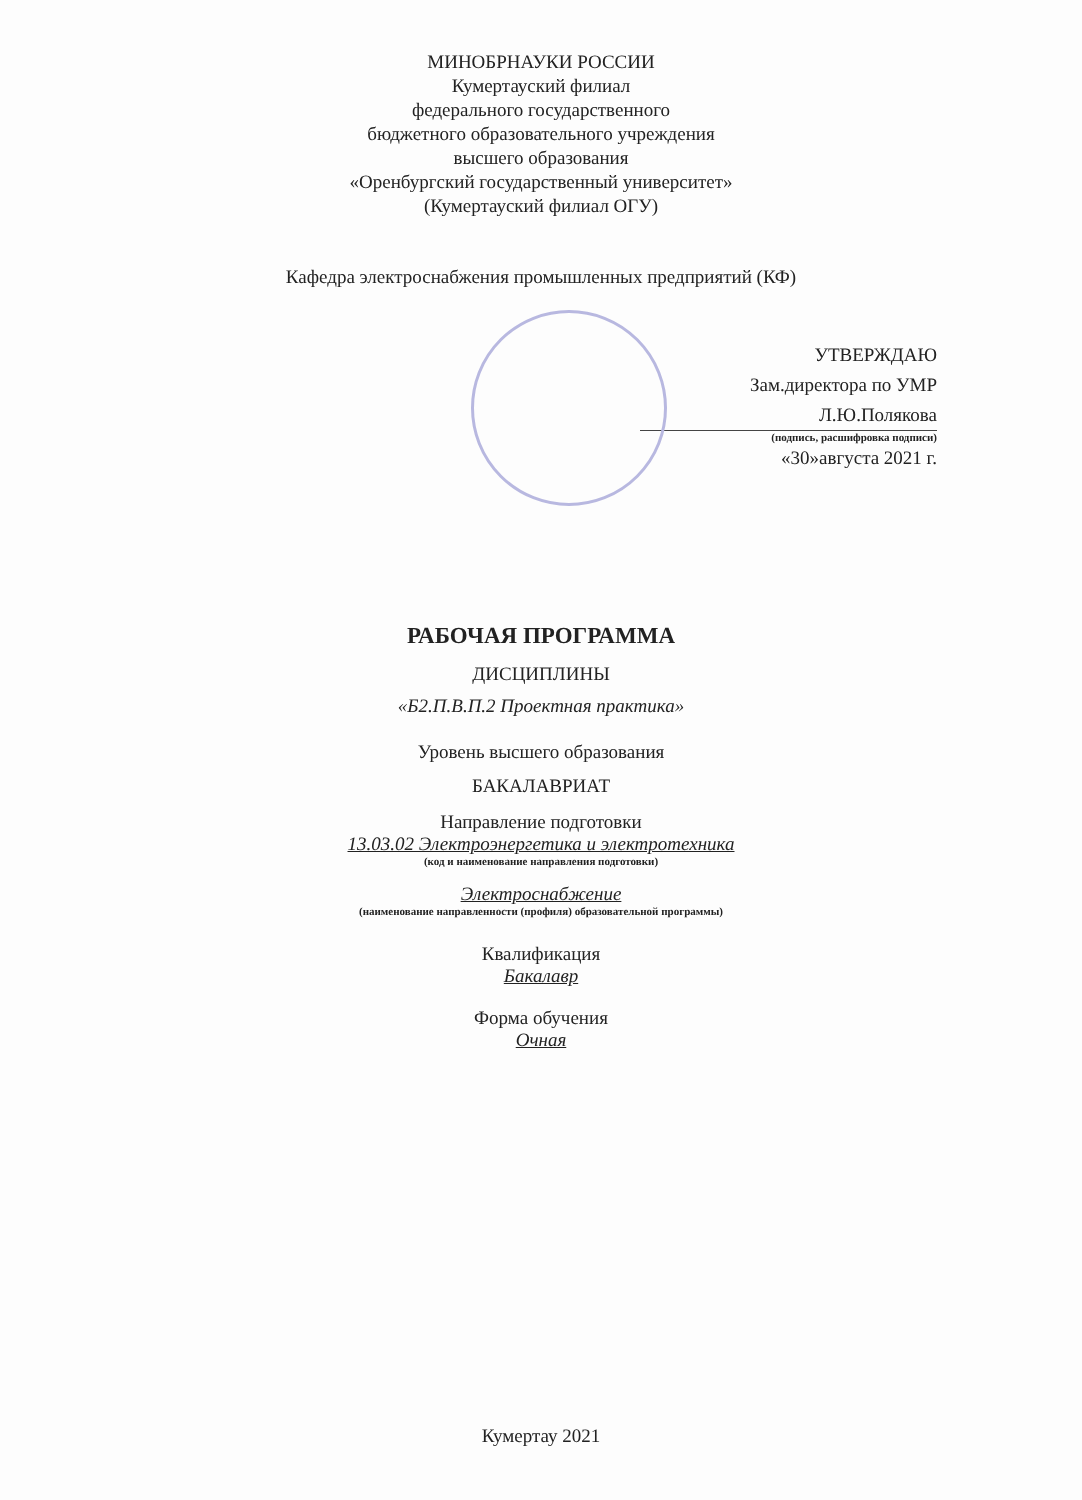МИНОБРНАУКИ РОССИИ
Кумертауский филиал
федерального государственного
бюджетного образовательного учреждения
высшего образования
«Оренбургский государственный университет»
(Кумертауский филиал ОГУ)
Кафедра электроснабжения промышленных предприятий (КФ)
УТВЕРЖДАЮ
Зам.директора по УМР
Л.Ю.Полякова
(подпись, расшифровка подписи)
«30»августа 2021 г.
РАБОЧАЯ ПРОГРАММА
ДИСЦИПЛИНЫ
«Б2.П.В.П.2 Проектная практика»
Уровень высшего образования
БАКАЛАВРИАТ
Направление подготовки
13.03.02 Электроэнергетика и электротехника
(код и наименование направления подготовки)
Электроснабжение
(наименование направленности (профиля) образовательной программы)
Квалификация
Бакалавр
Форма обучения
Очная
Кумертау 2021